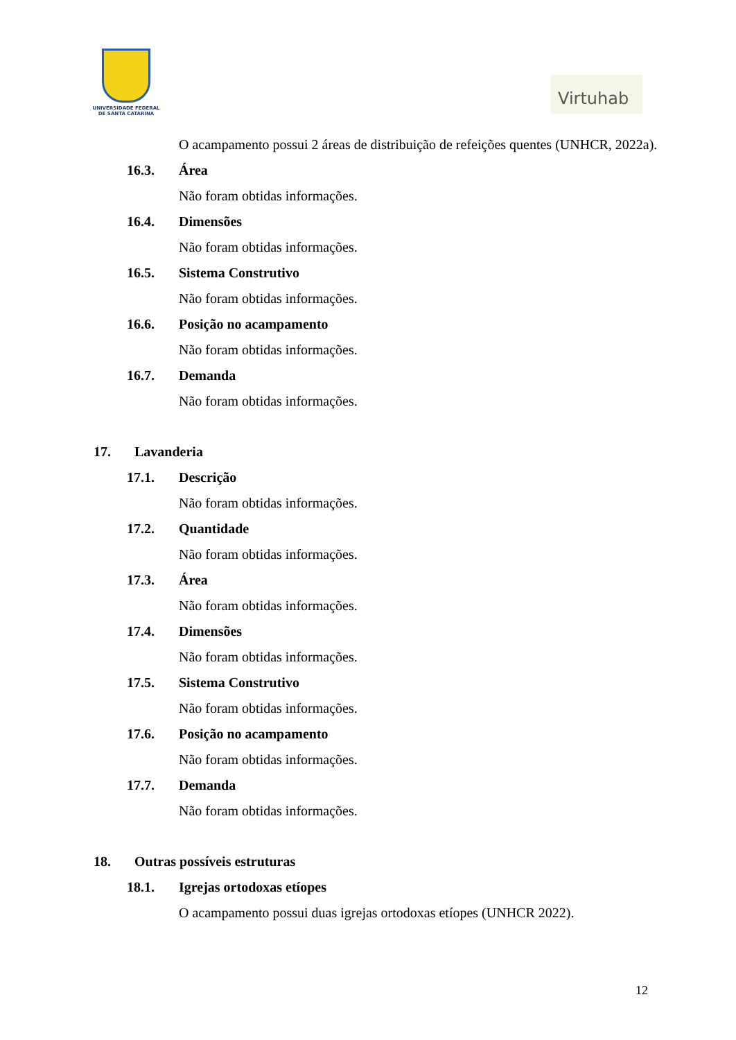UNIVERSIDADE FEDERAL
DE SANTA CATARINA
Virtuhab
O acampamento possui 2 áreas de distribuição de refeições quentes (UNHCR, 2022a).
16.3. Área
Não foram obtidas informações.
16.4. Dimensões
Não foram obtidas informações.
16.5. Sistema Construtivo
Não foram obtidas informações.
16.6. Posição no acampamento
Não foram obtidas informações.
16.7. Demanda
Não foram obtidas informações.
17. Lavanderia
17.1. Descrição
Não foram obtidas informações.
17.2. Quantidade
Não foram obtidas informações.
17.3. Área
Não foram obtidas informações.
17.4. Dimensões
Não foram obtidas informações.
17.5. Sistema Construtivo
Não foram obtidas informações.
17.6. Posição no acampamento
Não foram obtidas informações.
17.7. Demanda
Não foram obtidas informações.
18. Outras possíveis estruturas
18.1. Igrejas ortodoxas etíopes
O acampamento possui duas igrejas ortodoxas etíopes (UNHCR 2022).
12